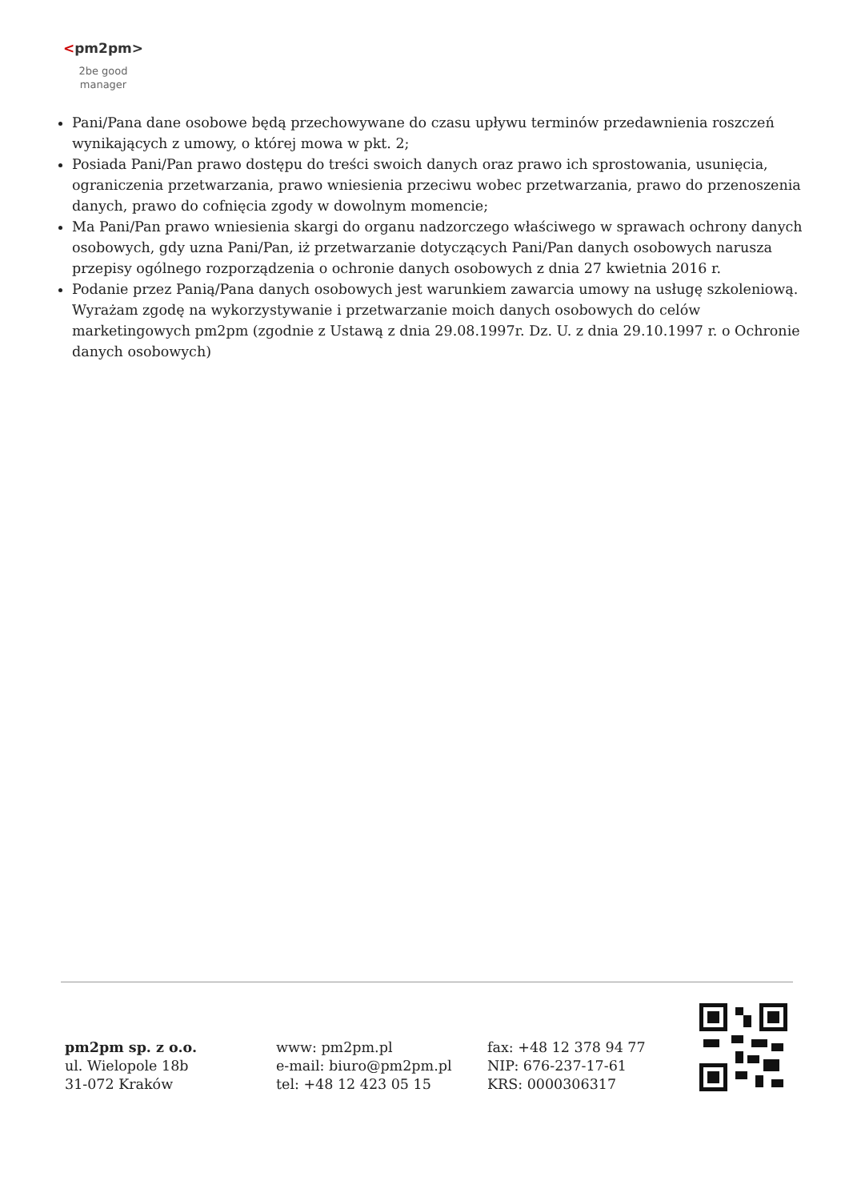<pm2pm>
2be good
manager
Pani/Pana dane osobowe będą przechowywane do czasu upływu terminów przedawnienia roszczeń wynikających z umowy, o której mowa w pkt. 2;
Posiada Pani/Pan prawo dostępu do treści swoich danych oraz prawo ich sprostowania, usunięcia, ograniczenia przetwarzania, prawo wniesienia przeciwu wobec przetwarzania, prawo do przenoszenia danych, prawo do cofnięcia zgody w dowolnym momencie;
Ma Pani/Pan prawo wniesienia skargi do organu nadzorczego właściwego w sprawach ochrony danych osobowych, gdy uzna Pani/Pan, iż przetwarzanie dotyczących Pani/Pan danych osobowych narusza przepisy ogólnego rozporządzenia o ochronie danych osobowych z dnia 27 kwietnia 2016 r.
Podanie przez Panią/Pana danych osobowych jest warunkiem zawarcia umowy na usługę szkoleniową. Wyrażam zgodę na wykorzystywanie i przetwarzanie moich danych osobowych do celów marketingowych pm2pm (zgodnie z Ustawą z dnia 29.08.1997r. Dz. U. z dnia 29.10.1997 r. o Ochronie danych osobowych)
pm2pm sp. z o.o.
ul. Wielopole 18b
31-072 Kraków
www: pm2pm.pl
e-mail: biuro@pm2pm.pl
tel: +48 12 423 05 15
fax: +48 12 378 94 77
NIP: 676-237-17-61
KRS: 0000306317